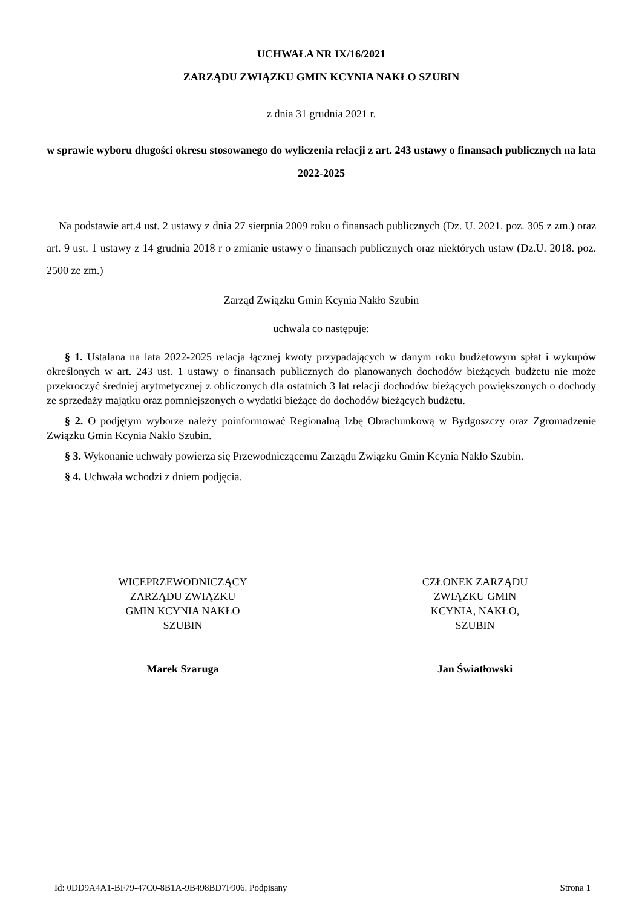UCHWAŁA NR IX/16/2021
ZARZĄDU ZWIĄZKU GMIN KCYNIA NAKŁO SZUBIN
z dnia 31 grudnia 2021 r.
w sprawie wyboru długości okresu stosowanego do wyliczenia relacji z art. 243 ustawy o finansach publicznych na lata 2022-2025
Na podstawie art.4 ust. 2 ustawy z dnia 27 sierpnia 2009 roku o finansach publicznych (Dz. U. 2021. poz. 305 z zm.) oraz art. 9 ust. 1 ustawy z 14 grudnia 2018 r o zmianie ustawy o finansach publicznych oraz niektórych ustaw (Dz.U. 2018. poz. 2500 ze zm.)
Zarząd Związku Gmin Kcynia Nakło Szubin
uchwala co następuje:
§ 1. Ustalana na lata 2022-2025 relacja łącznej kwoty przypadających w danym roku budżetowym spłat i wykupów określonych w art. 243 ust. 1 ustawy o finansach publicznych do planowanych dochodów bieżących budżetu nie może przekroczyć średniej arytmetycznej z obliczonych dla ostatnich 3 lat relacji dochodów bieżących powiększonych o dochody ze sprzedaży majątku oraz pomniejszonych o wydatki bieżące do dochodów bieżących budżetu.
§ 2. O podjętym wyborze należy poinformować Regionalną Izbę Obrachunkową w Bydgoszczy oraz Zgromadzenie Związku Gmin Kcynia Nakło Szubin.
§ 3. Wykonanie uchwały powierza się Przewodniczącemu Zarządu Związku Gmin Kcynia Nakło Szubin.
§ 4. Uchwała wchodzi z dniem podjęcia.
WICEPRZEWODNICZĄCY
ZARZĄDU ZWIĄZKU
GMIN KCYNIA NAKŁO
SZUBIN
Marek Szaruga
CZŁONEK ZARZĄDU
ZWIĄZKU GMIN
KCYNIA, NAKŁO,
SZUBIN
Jan Światłowski
Id: 0DD9A4A1-BF79-47C0-8B1A-9B498BD7F906. Podpisany Strona 1